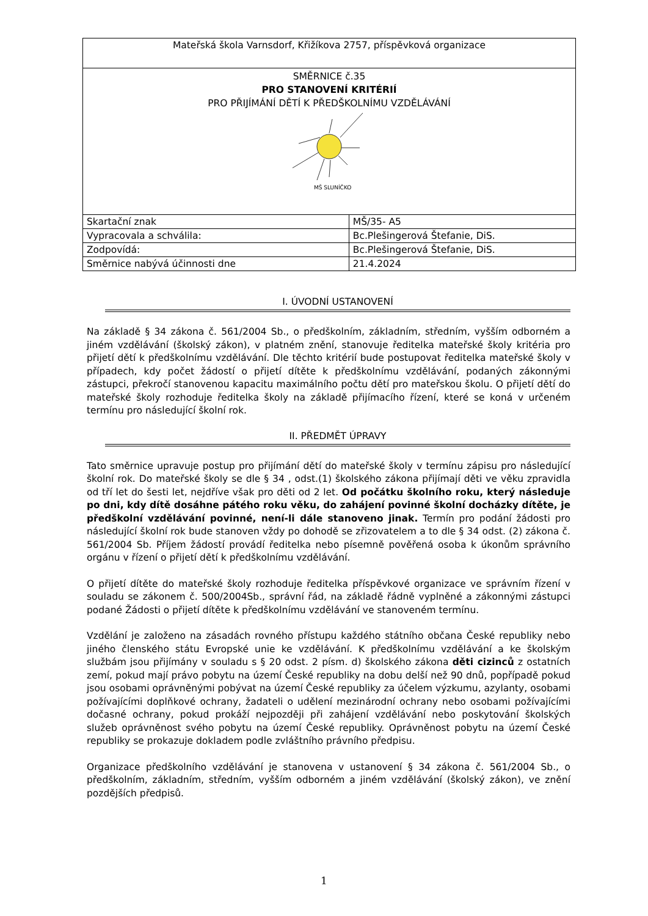| Mateřská škola Varnsdorf, Křižíkova 2757, příspěvková organizace | |
| SMĚRNICE č.35 PRO STANOVENÍ KRITÉRIÍ PRO PŘIJÍMÁNÍ DĚTÍ K PŘEDŠKOLNÍMU VZDĚLÁVÁNÍ MŠ SLUNÍČKO | |
| Skartační znak | MŠ/35- A5 |
| Vypracovala a schválila: | Bc.Plešingerová Štefanie, DiS. |
| Zodpovídá: | Bc.Plešingerová Štefanie, DiS. |
| Směrnice nabývá účinnosti dne | 21.4.2024 |
I. ÚVODNÍ USTANOVENÍ
Na základě § 34 zákona č. 561/2004 Sb., o předškolním, základním, středním, vyšším odborném a jiném vzdělávání (školský zákon), v platném znění, stanovuje ředitelka mateřské školy kritéria pro přijetí dětí k předškolnímu vzdělávání. Dle těchto kritérií bude postupovat ředitelka mateřské školy v případech, kdy počet žádostí o přijetí dítěte k předškolnímu vzdělávání, podaných zákonnými zástupci, překročí stanovenou kapacitu maximálního počtu dětí pro mateřskou školu. O přijetí dětí do mateřské školy rozhoduje ředitelka školy na základě přijímacího řízení, které se koná v určeném termínu pro následující školní rok.
II. PŘEDMĚT ÚPRAVY
Tato směrnice upravuje postup pro přijímání dětí do mateřské školy v termínu zápisu pro následující školní rok. Do mateřské školy se dle § 34 , odst.(1) školského zákona přijímají děti ve věku zpravidla od tří let do šesti let, nejdříve však pro děti od 2 let. Od počátku školního roku, který následuje po dni, kdy dítě dosáhne pátého roku věku, do zahájení povinné školní docházky dítěte, je předškolní vzdělávání povinné, není-li dále stanoveno jinak. Termín pro podání žádosti pro následující školní rok bude stanoven vždy po dohodě se zřizovatelem a to dle § 34 odst. (2) zákona č. 561/2004 Sb. Příjem žádostí provádí ředitelka nebo písemně pověřená osoba k úkonům správního orgánu v řízení o přijetí dětí k předškolnímu vzdělávání.
O přijetí dítěte do mateřské školy rozhoduje ředitelka příspěvkové organizace ve správním řízení v souladu se zákonem č. 500/2004Sb., správní řád, na základě řádně vyplněné a zákonnými zástupci podané Žádosti o přijetí dítěte k předškolnímu vzdělávání ve stanoveném termínu.
Vzdělání je založeno na zásadách rovného přístupu každého státního občana České republiky nebo jiného členského státu Evropské unie ke vzdělávání. K předškolnímu vzdělávání a ke školským službám jsou přijímány v souladu s § 20 odst. 2 písm. d) školského zákona děti cizinců z ostatních zemí, pokud mají právo pobytu na území České republiky na dobu delší než 90 dnů, popřípadě pokud jsou osobami oprávněnými pobývat na území České republiky za účelem výzkumu, azylanty, osobami požívajícími doplňkové ochrany, žadateli o udělení mezinárodní ochrany nebo osobami požívajícími dočasné ochrany, pokud prokáží nejpozději při zahájení vzdělávání nebo poskytování školských služeb oprávněnost svého pobytu na území České republiky. Oprávněnost pobytu na území České republiky se prokazuje dokladem podle zvláštního právního předpisu.
Organizace předškolního vzdělávání je stanovena v ustanovení § 34 zákona č. 561/2004 Sb., o předškolním, základním, středním, vyšším odborném a jiném vzdělávání (školský zákon), ve znění pozdějších předpisů.
1